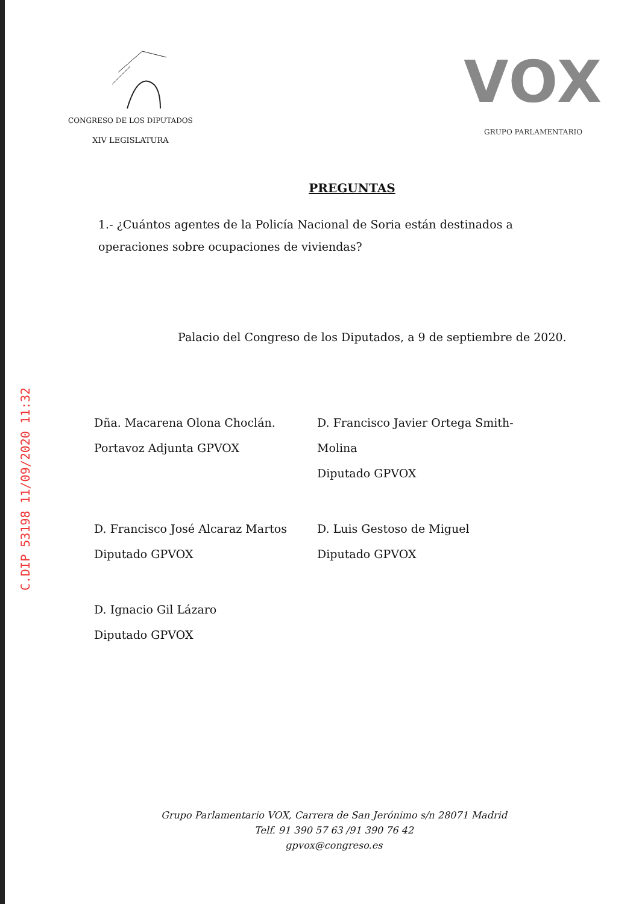C.DIP 53198 11/09/2020 11:32
CONGRESO DE LOS DIPUTADOS
XIV LEGISLATURA
VOX
GRUPO PARLAMENTARIO
PREGUNTAS
1.- ¿Cuántos agentes de la Policía Nacional de Soria están destinados a operaciones sobre ocupaciones de viviendas?
Palacio del Congreso de los Diputados, a 9 de septiembre de 2020.
Dña. Macarena Olona Choclán.
Portavoz Adjunta GPVOX
D. Francisco Javier Ortega Smith-Molina
Diputado GPVOX
D. Francisco José Alcaraz Martos
Diputado GPVOX
D. Luis Gestoso de Miguel
Diputado GPVOX
D. Ignacio Gil Lázaro
Diputado GPVOX
Grupo Parlamentario VOX, Carrera de San Jerónimo s/n 28071 Madrid
Telf. 91 390 57 63 /91 390 76 42
gpvox@congreso.es